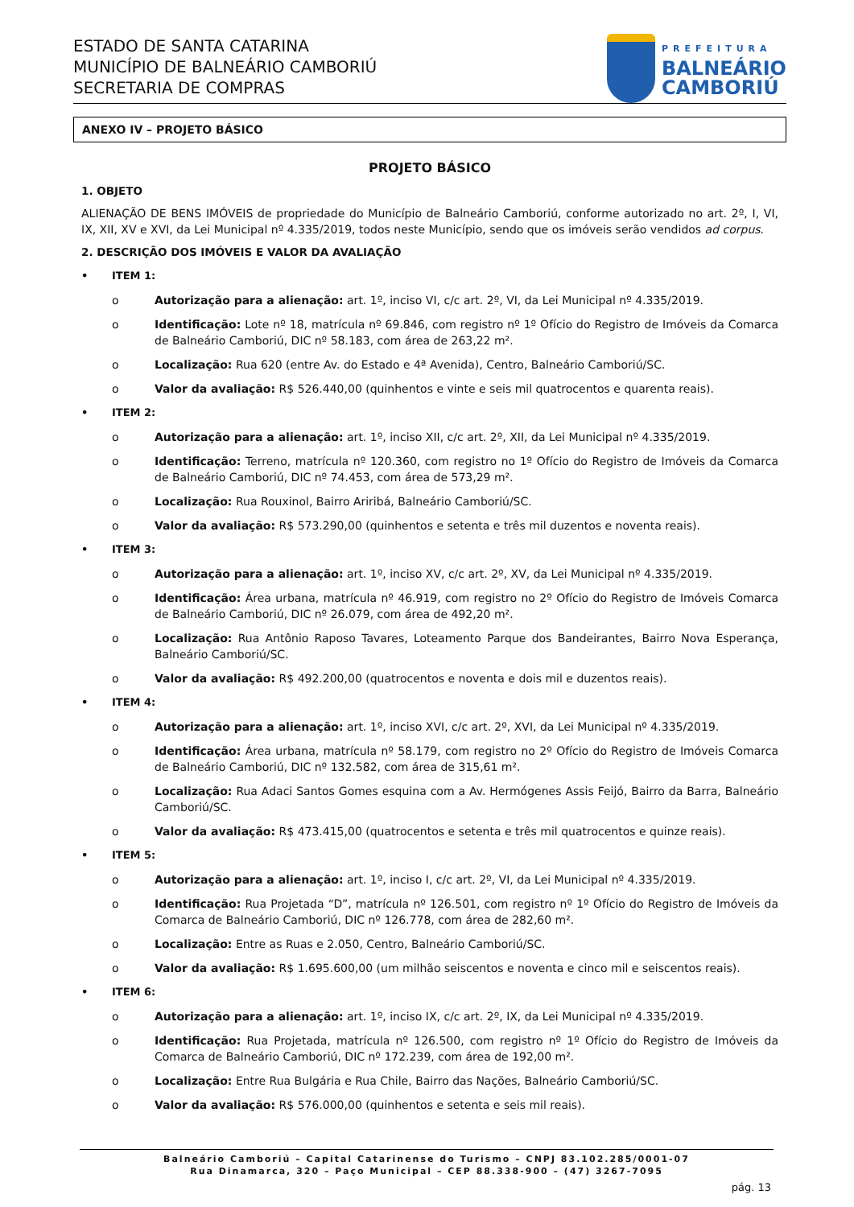ESTADO DE SANTA CATARINA
MUNICÍPIO DE BALNEÁRIO CAMBORIÚ
SECRETARIA DE COMPRAS
PREFEITURA
BALNEÁRIO
CAMBORIÚ
ANEXO IV – PROJETO BÁSICO
PROJETO BÁSICO
1. OBJETO
ALIENAÇÃO DE BENS IMÓVEIS de propriedade do Município de Balneário Camboriú, conforme autorizado no art. 2º, I, VI, IX, XII, XV e XVI, da Lei Municipal nº 4.335/2019, todos neste Município, sendo que os imóveis serão vendidos ad corpus.
2. DESCRIÇÃO DOS IMÓVEIS E VALOR DA AVALIAÇÃO
• ITEM 1:
o Autorização para a alienação: art. 1º, inciso VI, c/c art. 2º, VI, da Lei Municipal nº 4.335/2019.
o Identificação: Lote nº 18, matrícula nº 69.846, com registro nº 1º Ofício do Registro de Imóveis da Comarca de Balneário Camboriú, DIC nº 58.183, com área de 263,22 m².
o Localização: Rua 620 (entre Av. do Estado e 4ª Avenida), Centro, Balneário Camboriú/SC.
o Valor da avaliação: R$ 526.440,00 (quinhentos e vinte e seis mil quatrocentos e quarenta reais).
• ITEM 2:
o Autorização para a alienação: art. 1º, inciso XII, c/c art. 2º, XII, da Lei Municipal nº 4.335/2019.
o Identificação: Terreno, matrícula nº 120.360, com registro no 1º Ofício do Registro de Imóveis da Comarca de Balneário Camboriú, DIC nº 74.453, com área de 573,29 m².
o Localização: Rua Rouxinol, Bairro Ariribá, Balneário Camboriú/SC.
o Valor da avaliação: R$ 573.290,00 (quinhentos e setenta e três mil duzentos e noventa reais).
• ITEM 3:
o Autorização para a alienação: art. 1º, inciso XV, c/c art. 2º, XV, da Lei Municipal nº 4.335/2019.
o Identificação: Área urbana, matrícula nº 46.919, com registro no 2º Ofício do Registro de Imóveis Comarca de Balneário Camboriú, DIC nº 26.079, com área de 492,20 m².
o Localização: Rua Antônio Raposo Tavares, Loteamento Parque dos Bandeirantes, Bairro Nova Esperança, Balneário Camboriú/SC.
o Valor da avaliação: R$ 492.200,00 (quatrocentos e noventa e dois mil e duzentos reais).
• ITEM 4:
o Autorização para a alienação: art. 1º, inciso XVI, c/c art. 2º, XVI, da Lei Municipal nº 4.335/2019.
o Identificação: Área urbana, matrícula nº 58.179, com registro no 2º Ofício do Registro de Imóveis Comarca de Balneário Camboriú, DIC nº 132.582, com área de 315,61 m².
o Localização: Rua Adaci Santos Gomes esquina com a Av. Hermógenes Assis Feijó, Bairro da Barra, Balneário Camboriú/SC.
o Valor da avaliação: R$ 473.415,00 (quatrocentos e setenta e três mil quatrocentos e quinze reais).
• ITEM 5:
o Autorização para a alienação: art. 1º, inciso I, c/c art. 2º, VI, da Lei Municipal nº 4.335/2019.
o Identificação: Rua Projetada “D”, matrícula nº 126.501, com registro nº 1º Ofício do Registro de Imóveis da Comarca de Balneário Camboriú, DIC nº 126.778, com área de 282,60 m².
o Localização: Entre as Ruas e 2.050, Centro, Balneário Camboriú/SC.
o Valor da avaliação: R$ 1.695.600,00 (um milhão seiscentos e noventa e cinco mil e seiscentos reais).
• ITEM 6:
o Autorização para a alienação: art. 1º, inciso IX, c/c art. 2º, IX, da Lei Municipal nº 4.335/2019.
o Identificação: Rua Projetada, matrícula nº 126.500, com registro nº 1º Ofício do Registro de Imóveis da Comarca de Balneário Camboriú, DIC nº 172.239, com área de 192,00 m².
o Localização: Entre Rua Bulgária e Rua Chile, Bairro das Nações, Balneário Camboriú/SC.
o Valor da avaliação: R$ 576.000,00 (quinhentos e setenta e seis mil reais).
Balneário Camboriú – Capital Catarinense do Turismo – CNPJ 83.102.285/0001-07
Rua Dinamarca, 320 – Paço Municipal – CEP 88.338-900 – (47) 3267-7095
pág. 13